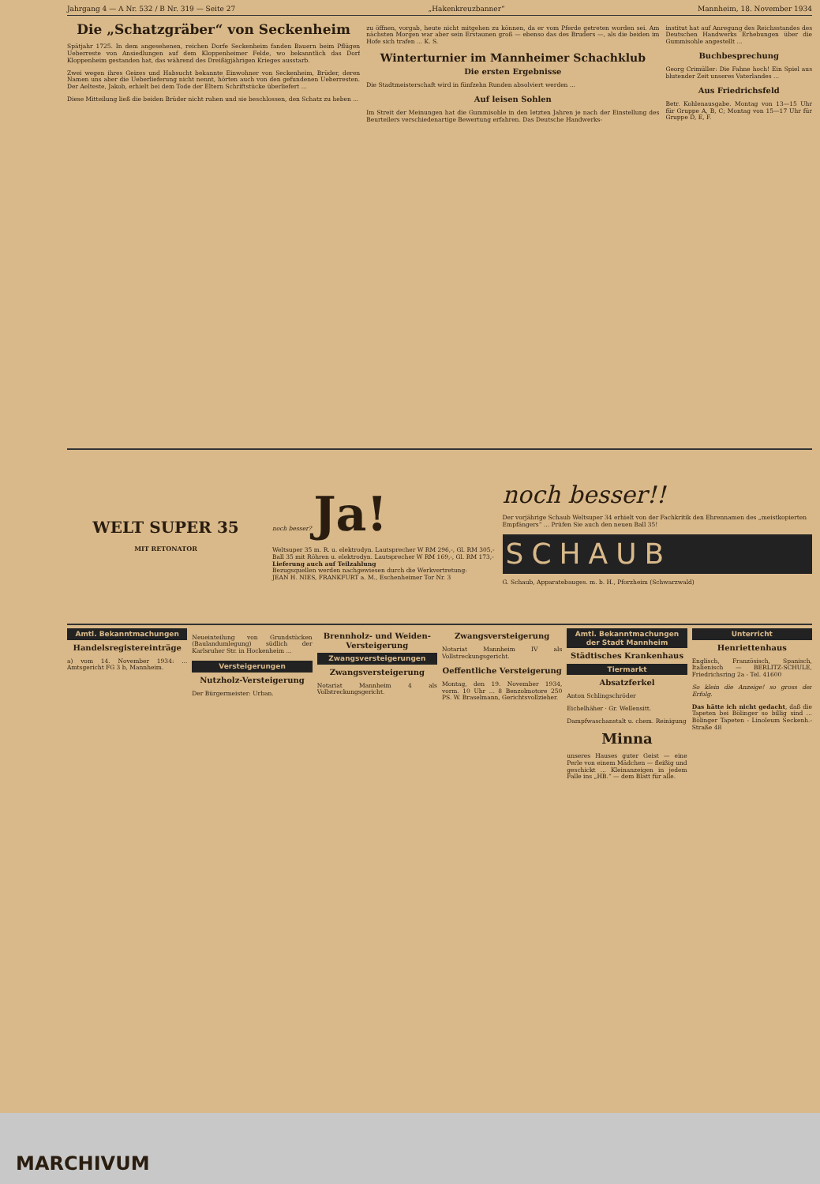Jahrgang 4 — A Nr. 532 / B Nr. 319 — Seite 27 „Hakenkreuzbanner“Mannheim, 18. November 1934
Die „Schatzgräber“ von Seckenheim
Spätjahr 1725. In dem angesehenen, reichen Dorfe Seckenheim fanden Bauern beim Pflügen Ueberreste von Ansiedlungen auf dem Kloppenheimer Felde, wo bekanntlich das Dorf Kloppenheim gestanden hat, das während des Dreißigjährigen Krieges ausstarb.
Zwei wegen ihres Geizes und Habsucht bekannte Einwohner von Seckenheim, Brüder, deren Namen uns aber die Ueberlieferung nicht nennt, hörten auch von den gefundenen Ueberresten. Der Aelteste, Jakob, erhielt bei dem Tode der Eltern Schriftstücke überliefert ...
Diese Mitteilung ließ die beiden Brüder nicht ruhen und sie beschlossen, den Schatz zu heben ...
zu öffnen, vorgab, heute nicht mitgehen zu können, da er vom Pferde getreten worden sei. Am nächsten Morgen war aber sein Erstaunen groß — ebenso das des Bruders —, als die beiden im Hofe sich trafen ... K. S.
Winterturnier im Mannheimer Schachklub
Die ersten Ergebnisse
Die Stadtmeisterschaft wird in fünfzehn Runden absolviert werden ...
Auf leisen Sohlen
Im Streit der Meinungen hat die Gummisohle in den letzten Jahren je nach der Einstellung des Beurteilers verschiedenartige Bewertung erfahren. Das Deutsche Handwerks-
institut hat auf Anregung des Reichsstandes des Deutschen Handwerks Erhebungen über die Gummisohle angestellt ...
Buchbesprechung
Georg Crimüller: Die Fahne hoch! Ein Spiel aus blutender Zeit unseres Vaterlandes ...
Aus Friedrichsfeld
Betr. Kohlenausgabe. Montag von 13—15 Uhr für Gruppe A, B, C; Montag von 15—17 Uhr für Gruppe D, E, F.
WELT SUPER 35
MIT RETONATOR
noch besser? Ja!
Weltsuper 35 m. R. u. elektrodyn. Lautsprecher W RM 296,-, Gl. RM 305,-
Ball 35 mit Röhren u. elektrodyn. Lautsprecher W RM 169,-, Gl. RM 173,-
Lieferung auch auf Teilzahlung
Bezugsquellen werden nachgewiesen durch die Werkvertretung:
JEAN H. NIES, FRANKFURT a. M., Eschenheimer Tor Nr. 3
noch besser!!
Der vorjährige Schaub Weltsuper 34 erhielt von der Fachkritik den Ehrennamen des „meistkopierten Empfängers“ ... Prüfen Sie auch den neuen Ball 35!
SCHAUB
G. Schaub, Apparatebauges. m. b. H., Pforzheim (Schwarzwald)
Amtl. Bekanntmachungen
Handelsregistereinträge
a) vom 14. November 1934: ... Amtsgericht FG 3 b, Mannheim.
Neueinteilung von Grundstücken (Baulandumlegung) südlich der Karlsruher Str. in Hockenheim ...
Versteigerungen
Nutzholz-Versteigerung
Der Bürgermeister: Urban.
Brennholz- und Weiden-Versteigerung
Zwangsversteigerungen
Zwangsversteigerung
Notariat Mannheim 4 als Vollstreckungsgericht.
Zwangsversteigerung
Notariat Mannheim IV als Vollstreckungsgericht.
Oeffentliche Versteigerung
Montag, den 19. November 1934, vorm. 10 Uhr ... 8 Benzolmotore 250 PS. W. Braselmann, Gerichtsvollzieher.
Amtl. Bekanntmachungen der Stadt Mannheim
Städtisches Krankenhaus
Tiermarkt
Absatzferkel
Anton Schlingschröder
Eichelhäher · Gr. Wellensitt.
Dampfwaschanstalt u. chem. Reinigung
Minna
unseres Hauses guter Geist — eine Perle von einem Mädchen — fleißig und geschickt ... Kleinanzeigen in jedem Falle ins „HB.“ — dem Blatt für alle.
Unterricht
Henriettenhaus
Englisch, Französisch, Spanisch, Italienisch — BERLITZ-SCHULE, Friedrichsring 2a - Tel. 41600
So klein die Anzeige! so gross der Erfolg.
Das hätte ich nicht gedacht, daß die Tapeten bei Bölinger so billig sind ... Bölinger Tapeten - Linoleum Seckenh.-Straße 48
MARCHIVUM